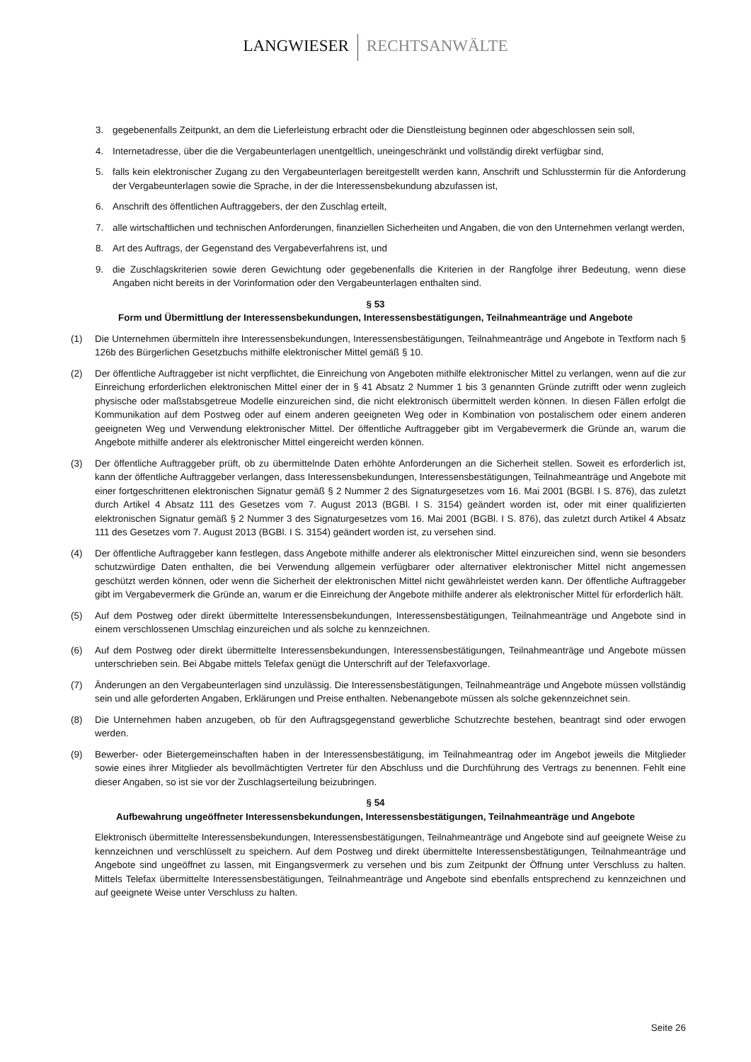LANGWIESER RECHTSANWÄLTE
3. gegebenenfalls Zeitpunkt, an dem die Lieferleistung erbracht oder die Dienstleistung beginnen oder abgeschlossen sein soll,
4. Internetadresse, über die die Vergabeunterlagen unentgeltlich, uneingeschränkt und vollständig direkt verfügbar sind,
5. falls kein elektronischer Zugang zu den Vergabeunterlagen bereitgestellt werden kann, Anschrift und Schlusstermin für die Anforderung der Vergabeunterlagen sowie die Sprache, in der die Interessensbekundung abzufassen ist,
6. Anschrift des öffentlichen Auftraggebers, der den Zuschlag erteilt,
7. alle wirtschaftlichen und technischen Anforderungen, finanziellen Sicherheiten und Angaben, die von den Unternehmen verlangt werden,
8. Art des Auftrags, der Gegenstand des Vergabeverfahrens ist, und
9. die Zuschlagskriterien sowie deren Gewichtung oder gegebenenfalls die Kriterien in der Rangfolge ihrer Bedeutung, wenn diese Angaben nicht bereits in der Vorinformation oder den Vergabeunterlagen enthalten sind.
§ 53
Form und Übermittlung der Interessensbekundungen, Interessensbestätigungen, Teilnahmeanträge und Angebote
(1) Die Unternehmen übermitteln ihre Interessensbekundungen, Interessensbestätigungen, Teilnahmeanträge und Angebote in Textform nach § 126b des Bürgerlichen Gesetzbuchs mithilfe elektronischer Mittel gemäß § 10.
(2) Der öffentliche Auftraggeber ist nicht verpflichtet, die Einreichung von Angeboten mithilfe elektronischer Mittel zu verlangen, wenn auf die zur Einreichung erforderlichen elektronischen Mittel einer der in § 41 Absatz 2 Nummer 1 bis 3 genannten Gründe zutrifft oder wenn zugleich physische oder maßstabsgetreue Modelle einzureichen sind, die nicht elektronisch übermittelt werden können. In diesen Fällen erfolgt die Kommunikation auf dem Postweg oder auf einem anderen geeigneten Weg oder in Kombination von postalischem oder einem anderen geeigneten Weg und Verwendung elektronischer Mittel. Der öffentliche Auftraggeber gibt im Vergabevermerk die Gründe an, warum die Angebote mithilfe anderer als elektronischer Mittel eingereicht werden können.
(3) Der öffentliche Auftraggeber prüft, ob zu übermittelnde Daten erhöhte Anforderungen an die Sicherheit stellen. Soweit es erforderlich ist, kann der öffentliche Auftraggeber verlangen, dass Interessensbekundungen, Interessensbestätigungen, Teilnahmeanträge und Angebote mit einer fortgeschrittenen elektronischen Signatur gemäß § 2 Nummer 2 des Signaturgesetzes vom 16. Mai 2001 (BGBl. I S. 876), das zuletzt durch Artikel 4 Absatz 111 des Gesetzes vom 7. August 2013 (BGBl. I S. 3154) geändert worden ist, oder mit einer qualifizierten elektronischen Signatur gemäß § 2 Nummer 3 des Signaturgesetzes vom 16. Mai 2001 (BGBl. I S. 876), das zuletzt durch Artikel 4 Absatz 111 des Gesetzes vom 7. August 2013 (BGBl. I S. 3154) geändert worden ist, zu versehen sind.
(4) Der öffentliche Auftraggeber kann festlegen, dass Angebote mithilfe anderer als elektronischer Mittel einzureichen sind, wenn sie besonders schutzwürdige Daten enthalten, die bei Verwendung allgemein verfügbarer oder alternativer elektronischer Mittel nicht angemessen geschützt werden können, oder wenn die Sicherheit der elektronischen Mittel nicht gewährleistet werden kann. Der öffentliche Auftraggeber gibt im Vergabevermerk die Gründe an, warum er die Einreichung der Angebote mithilfe anderer als elektronischer Mittel für erforderlich hält.
(5) Auf dem Postweg oder direkt übermittelte Interessensbekundungen, Interessensbestätigungen, Teilnahmeanträge und Angebote sind in einem verschlossenen Umschlag einzureichen und als solche zu kennzeichnen.
(6) Auf dem Postweg oder direkt übermittelte Interessensbekundungen, Interessensbestätigungen, Teilnahmeanträge und Angebote müssen unterschrieben sein. Bei Abgabe mittels Telefax genügt die Unterschrift auf der Telefaxvorlage.
(7) Änderungen an den Vergabeunterlagen sind unzulässig. Die Interessensbestätigungen, Teilnahmeanträge und Angebote müssen vollständig sein und alle geforderten Angaben, Erklärungen und Preise enthalten. Nebenangebote müssen als solche gekennzeichnet sein.
(8) Die Unternehmen haben anzugeben, ob für den Auftragsgegenstand gewerbliche Schutzrechte bestehen, beantragt sind oder erwogen werden.
(9) Bewerber- oder Bietergemeinschaften haben in der Interessensbestätigung, im Teilnahmeantrag oder im Angebot jeweils die Mitglieder sowie eines ihrer Mitglieder als bevollmächtigten Vertreter für den Abschluss und die Durchführung des Vertrags zu benennen. Fehlt eine dieser Angaben, so ist sie vor der Zuschlagserteilung beizubringen.
§ 54
Aufbewahrung ungeöffneter Interessensbekundungen, Interessensbestätigungen, Teilnahmeanträge und Angebote
Elektronisch übermittelte Interessensbekundungen, Interessensbestätigungen, Teilnahmeanträge und Angebote sind auf geeignete Weise zu kennzeichnen und verschlüsselt zu speichern. Auf dem Postweg und direkt übermittelte Interessensbestätigungen, Teilnahmeanträge und Angebote sind ungeöffnet zu lassen, mit Eingangsvermerk zu versehen und bis zum Zeitpunkt der Öffnung unter Verschluss zu halten. Mittels Telefax übermittelte Interessensbestätigungen, Teilnahmeanträge und Angebote sind ebenfalls entsprechend zu kennzeichnen und auf geeignete Weise unter Verschluss zu halten.
Seite 26